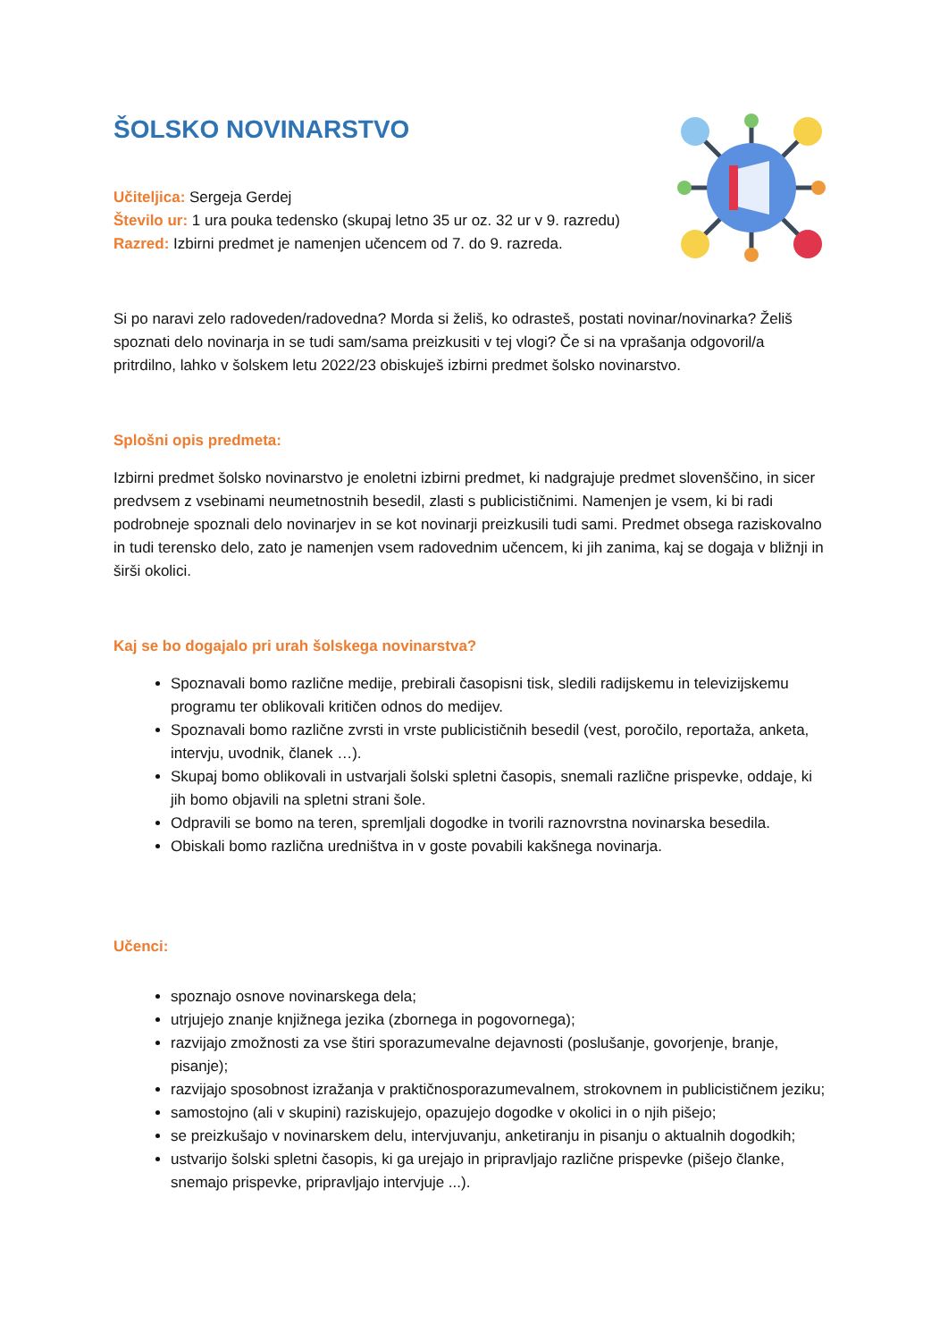ŠOLSKO NOVINARSTVO
Učiteljica: Sergeja Gerdej
Število ur: 1 ura pouka tedensko (skupaj letno 35 ur oz. 32 ur v 9. razredu)
Razred: Izbirni predmet je namenjen učencem od 7. do 9. razreda.
Si po naravi zelo radoveden/radovedna? Morda si želiš, ko odrasteš, postati novinar/novinarka? Želiš spoznati delo novinarja in se tudi sam/sama preizkusiti v tej vlogi? Če si na vprašanja odgovoril/a pritrdilno, lahko v šolskem letu 2022/23 obiskuješ izbirni predmet šolsko novinarstvo.
Splošni opis predmeta:
Izbirni predmet šolsko novinarstvo je enoletni izbirni predmet, ki nadgrajuje predmet slovenščino, in sicer predvsem z vsebinami neumetnostnih besedil, zlasti s publicističnimi. Namenjen je vsem, ki bi radi podrobneje spoznali delo novinarjev in se kot novinarji preizkusili tudi sami. Predmet obsega raziskovalno in tudi terensko delo, zato je namenjen vsem radovednim učencem, ki jih zanima, kaj se dogaja v bližnji in širši okolici.
Kaj se bo dogajalo pri urah šolskega novinarstva?
Spoznavali bomo različne medije, prebirali časopisni tisk, sledili radijskemu in televizijskemu programu ter oblikovali kritičen odnos do medijev.
Spoznavali bomo različne zvrsti in vrste publicističnih besedil (vest, poročilo, reportaža, anketa, intervju, uvodnik, članek …).
Skupaj bomo oblikovali in ustvarjali šolski spletni časopis, snemali različne prispevke, oddaje, ki jih bomo objavili na spletni strani šole.
Odpravili se bomo na teren, spremljali dogodke in tvorili raznovrstna novinarska besedila.
Obiskali bomo različna uredništva in v goste povabili kakšnega novinarja.
Učenci:
spoznajo osnove novinarskega dela;
utrjujejo znanje knjižnega jezika (zbornega in pogovornega);
razvijajo zmožnosti za vse štiri sporazumevalne dejavnosti (poslušanje, govorjenje, branje, pisanje);
razvijajo sposobnost izražanja v praktičnosporazumevalnem, strokovnem in publicističnem jeziku;
samostojno (ali v skupini) raziskujejo, opazujejo dogodke v okolici in o njih pišejo;
se preizkušajo v novinarskem delu, intervjuvanju, anketiranju in pisanju o aktualnih dogodkih;
ustvarijo šolski spletni časopis, ki ga urejajo in pripravljajo različne prispevke (pišejo članke, snemajo prispevke, pripravljajo intervjuje ...).